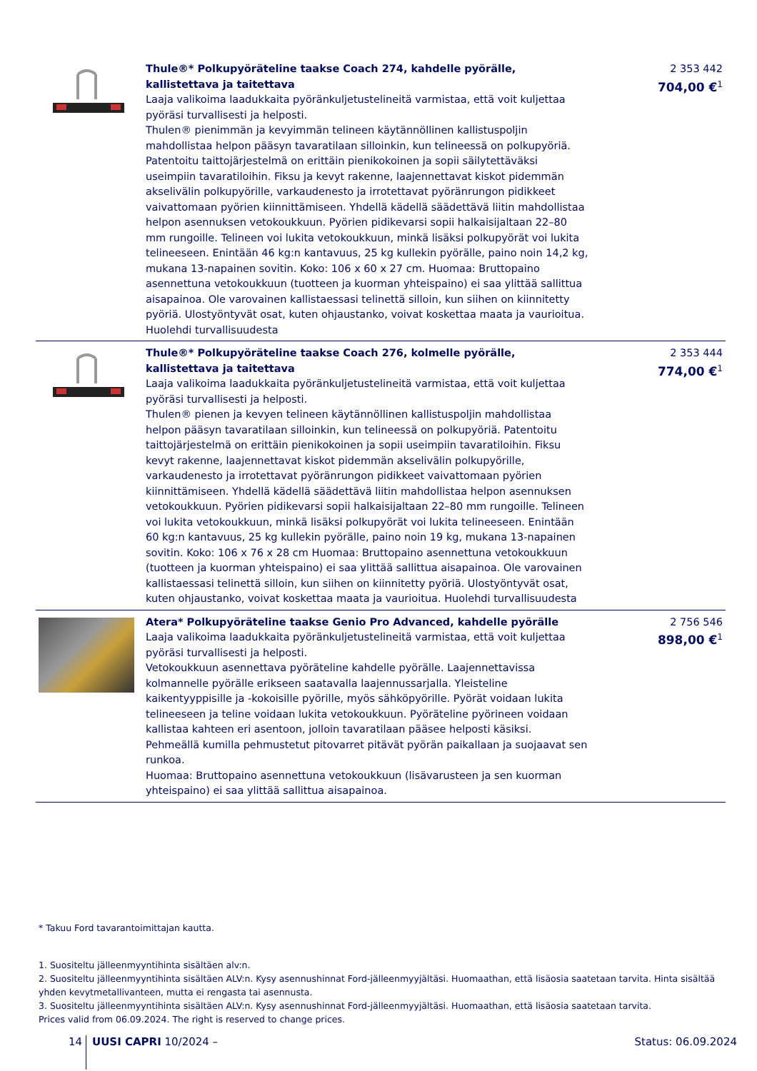| | Thule®* Polkupyöräteline taakse Coach 274, kahdelle pyörälle, kallistettava ja taitettava Laaja valikoima laadukkaita pyöränkuljetustelineitä varmistaa, että voit kuljettaa pyöräsi turvallisesti ja helposti. Thulen® pienimmän ja kevyimmän telineen käytännöllinen kallistuspoljin mahdollistaa helpon pääsyn tavaratilaan silloinkin, kun telineessä on polkupyöriä. Patentoitu taittojärjestelmä on erittäin pienikokoinen ja sopii säilytettäväksi useimpiin tavaratiloihin. Fiksu ja kevyt rakenne, laajennettavat kiskot pidemmän akselivälin polkupyörille, varkaudenesto ja irrotettavat pyöränrungon pidikkeet vaivattomaan pyörien kiinnittämiseen. Yhdellä kädellä säädettävä liitin mahdollistaa helpon asennuksen vetokoukkuun. Pyörien pidikevarsi sopii halkaisijaltaan 22–80 mm rungoille. Telineen voi lukita vetokoukkuun, minkä lisäksi polkupyörät voi lukita telineeseen. Enintään 46 kg:n kantavuus, 25 kg kullekin pyörälle, paino noin 14,2 kg, mukana 13-napainen sovitin. Koko: 106 x 60 x 27 cm. Huomaa: Bruttopaino asennettuna vetokoukkuun (tuotteen ja kuorman yhteispaino) ei saa ylittää sallittua aisapainoa. Ole varovainen kallistaessasi telinettä silloin, kun siihen on kiinnitetty pyöriä. Ulostyöntyvät osat, kuten ohjaustanko, voivat koskettaa maata ja vaurioitua. Huolehdi turvallisuudesta | 2 353 442 704,00 €<sup>1</sup> |
| | Thule®* Polkupyöräteline taakse Coach 276, kolmelle pyörälle, kallistettava ja taitettava Laaja valikoima laadukkaita pyöränkuljetustelineitä varmistaa, että voit kuljettaa pyöräsi turvallisesti ja helposti. Thulen® pienen ja kevyen telineen käytännöllinen kallistuspoljin mahdollistaa helpon pääsyn tavaratilaan silloinkin, kun telineessä on polkupyöriä. Patentoitu taittojärjestelmä on erittäin pienikokoinen ja sopii useimpiin tavaratiloihin. Fiksu kevyt rakenne, laajennettavat kiskot pidemmän akselivälin polkupyörille, varkaudenesto ja irrotettavat pyöränrungon pidikkeet vaivattomaan pyörien kiinnittämiseen. Yhdellä kädellä säädettävä liitin mahdollistaa helpon asennuksen vetokoukkuun. Pyörien pidikevarsi sopii halkaisijaltaan 22–80 mm rungoille. Telineen voi lukita vetokoukkuun, minkä lisäksi polkupyörät voi lukita telineeseen. Enintään 60 kg:n kantavuus, 25 kg kullekin pyörälle, paino noin 19 kg, mukana 13-napainen sovitin. Koko: 106 x 76 x 28 cm Huomaa: Bruttopaino asennettuna vetokoukkuun (tuotteen ja kuorman yhteispaino) ei saa ylittää sallittua aisapainoa. Ole varovainen kallistaessasi telinettä silloin, kun siihen on kiinnitetty pyöriä. Ulostyöntyvät osat, kuten ohjaustanko, voivat koskettaa maata ja vaurioitua. Huolehdi turvallisuudesta | 2 353 444 774,00 €<sup>1</sup> |
| | Atera* Polkupyöräteline taakse Genio Pro Advanced, kahdelle pyörälle Laaja valikoima laadukkaita pyöränkuljetustelineitä varmistaa, että voit kuljettaa pyöräsi turvallisesti ja helposti. Vetokoukkuun asennettava pyöräteline kahdelle pyörälle. Laajennettavissa kolmannelle pyörälle erikseen saatavalla laajennussarjalla. Yleisteline kaikentyyppisille ja -kokoisille pyörille, myös sähköpyörille. Pyörät voidaan lukita telineeseen ja teline voidaan lukita vetokoukkuun. Pyöräteline pyörineen voidaan kallistaa kahteen eri asentoon, jolloin tavaratilaan pääsee helposti käsiksi. Pehmeällä kumilla pehmustetut pitovarret pitävät pyörän paikallaan ja suojaavat sen runkoa. Huomaa: Bruttopaino asennettuna vetokoukkuun (lisävarusteen ja sen kuorman yhteispaino) ei saa ylittää sallittua aisapainoa. | 2 756 546 898,00 €<sup>1</sup> |
* Takuu Ford tavarantoimittajan kautta.
1. Suositeltu jälleenmyyntihinta sisältäen alv:n.
2. Suositeltu jälleenmyyntihinta sisältäen ALV:n. Kysy asennushinnat Ford-jälleenmyyjältäsi. Huomaathan, että lisäosia saatetaan tarvita. Hinta sisältää yhden kevytmetallivanteen, mutta ei rengasta tai asennusta.
3. Suositeltu jälleenmyyntihinta sisältäen ALV:n. Kysy asennushinnat Ford-jälleenmyyjältäsi. Huomaathan, että lisäosia saatetaan tarvita.
Prices valid from 06.09.2024. The right is reserved to change prices.
14 UUSI CAPRI 10/2024 – Status: 06.09.2024